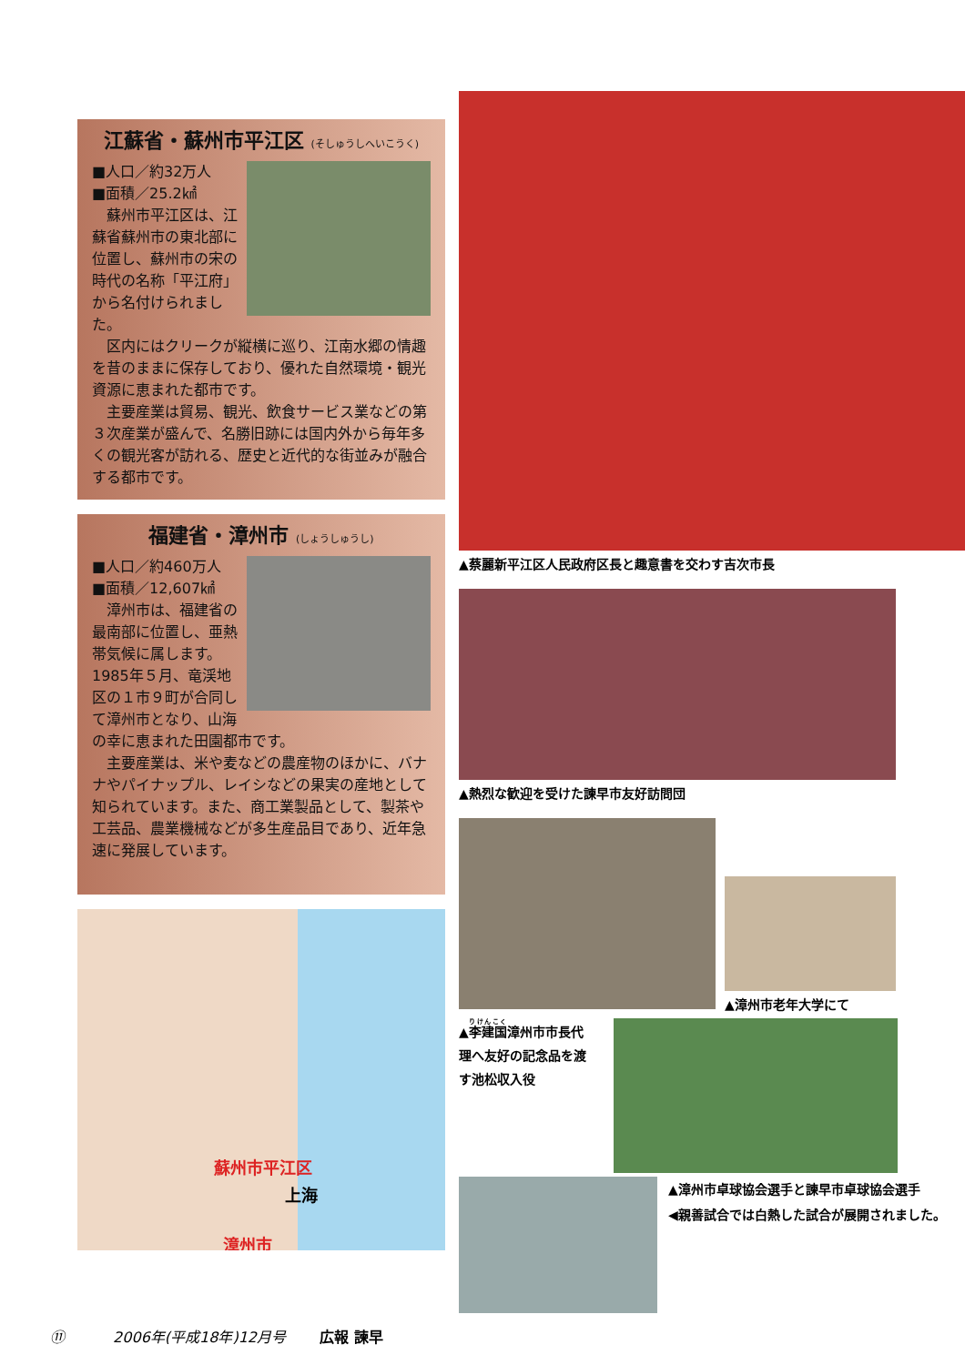江蘇省・蘇州市平江区 (そしゅうしへいこうく)
■人口／約32万人
■面積／25.2㎢
　蘇州市平江区は、江蘇省蘇州市の東北部に位置し、蘇州市の宋の時代の名称「平江府」から名付けられました。
　区内にはクリークが縦横に巡り、江南水郷の情趣を昔のままに保存しており、優れた自然環境・観光資源に恵まれた都市です。
　主要産業は貿易、観光、飲食サービス業などの第３次産業が盛んで、名勝旧跡には国内外から毎年多くの観光客が訪れる、歴史と近代的な街並みが融合する都市です。
福建省・漳州市 (しょうしゅうし)
■人口／約460万人
■面積／12,607㎢
　漳州市は、福建省の最南部に位置し、亜熱帯気候に属します。1985年５月、竜渓地区の１市９町が合同して漳州市となり、山海の幸に恵まれた田園都市です。
　主要産業は、米や麦などの農産物のほかに、バナナやパイナップル、レイシなどの果実の産地として知られています。また、商工業製品として、製茶や工芸品、農業機械などが多生産品目であり、近年急速に発展しています。
蘇州市平江区
上海
漳州市
▲蔡麗新平江区人民政府区長と趣意書を交わす吉次市長
▲熱烈な歓迎を受けた諫早市友好訪問団
▲漳州市老年大学にて
▲李建国漳州市市長代理へ友好の記念品を渡す池松収入役
▲漳州市卓球協会選手と諫早市卓球協会選手
◀親善試合では白熱した試合が展開されました。
⑪ 　　　2006年(平成18年)12月号 　　広報 諫早